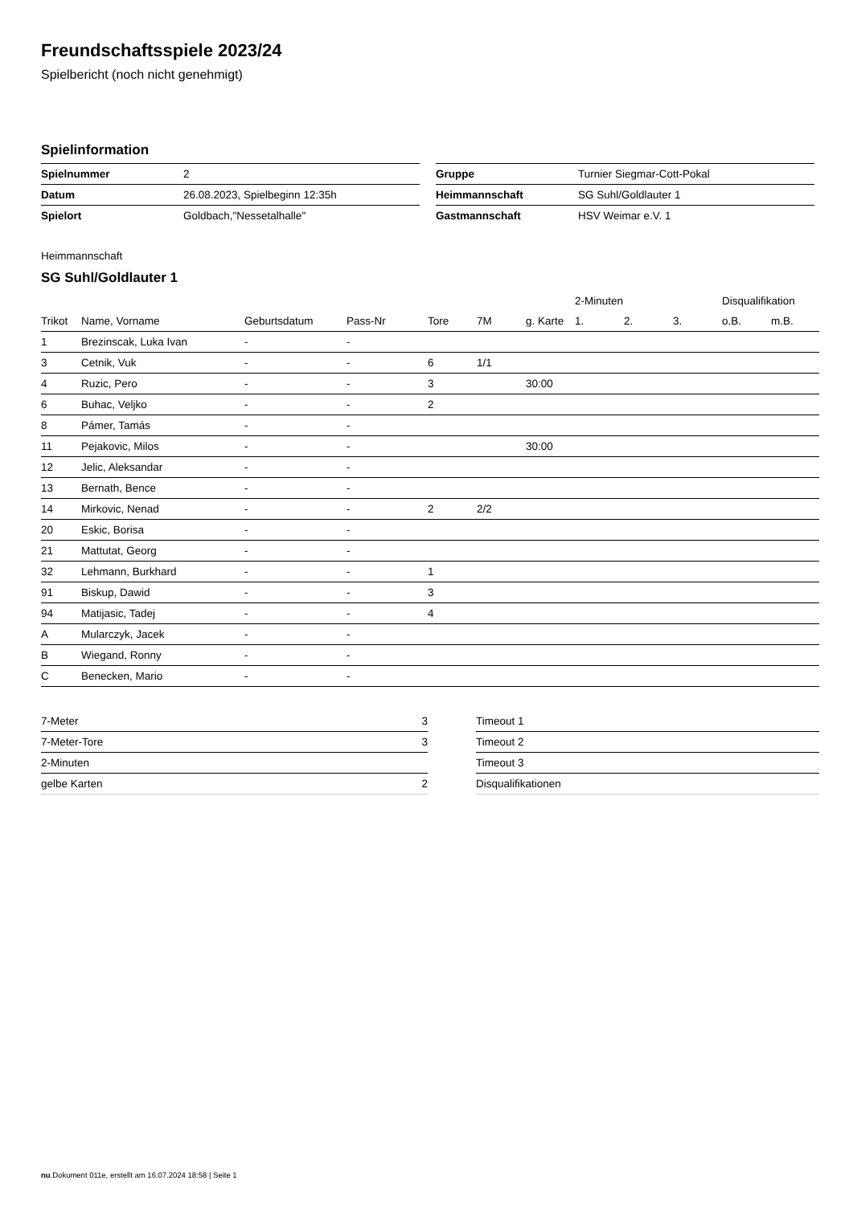Freundschaftsspiele 2023/24
Spielbericht (noch nicht genehmigt)
Spielinformation
| Spielnummer | 2 |
| Datum | 26.08.2023, Spielbeginn 12:35h |
| Spielort | Goldbach,"Nessetalhalle" |
| Gruppe | Turnier Siegmar-Cott-Pokal |
| Heimmannschaft | SG Suhl/Goldlauter 1 |
| Gastmannschaft | HSV Weimar e.V. 1 |
Heimmannschaft
SG Suhl/Goldlauter 1
| | | | | | | | 2-Minuten | | | Disqualifikation | |
| --- | --- | --- | --- | --- | --- | --- | --- | --- | --- | --- | --- |
| Trikot | Name, Vorname | Geburtsdatum | Pass-Nr | Tore | 7M | g. Karte | 1. | 2. | 3. | o.B. | m.B. |
| 1 | Brezinscak, Luka Ivan | - | - | | | | | | | | |
| 3 | Cetnik, Vuk | - | - | 6 | 1/1 | | | | | | |
| 4 | Ruzic, Pero | - | - | 3 | | 30:00 | | | | | |
| 6 | Buhac, Veljko | - | - | 2 | | | | | | | |
| 8 | Pámer, Tamás | - | - | | | | | | | | |
| 11 | Pejakovic, Milos | - | - | | | 30:00 | | | | | |
| 12 | Jelic, Aleksandar | - | - | | | | | | | | |
| 13 | Bernath, Bence | - | - | | | | | | | | |
| 14 | Mirkovic, Nenad | - | - | 2 | 2/2 | | | | | | |
| 20 | Eskic, Borisa | - | - | | | | | | | | |
| 21 | Mattutat, Georg | - | - | | | | | | | | |
| 32 | Lehmann, Burkhard | - | - | 1 | | | | | | | |
| 91 | Biskup, Dawid | - | - | 3 | | | | | | | |
| 94 | Matijasic, Tadej | - | - | 4 | | | | | | | |
| A | Mularczyk, Jacek | - | - | | | | | | | | |
| B | Wiegand, Ronny | - | - | | | | | | | | |
| C | Benecken, Mario | - | - | | | | | | | | |
| 7-Meter | 3 |
| 7-Meter-Tore | 3 |
| 2-Minuten | |
| gelbe Karten | 2 |
| Timeout 1 |
| Timeout 2 |
| Timeout 3 |
| Disqualifikationen |
nu.Dokument 011e, erstellt am 16.07.2024 18:58 | Seite 1